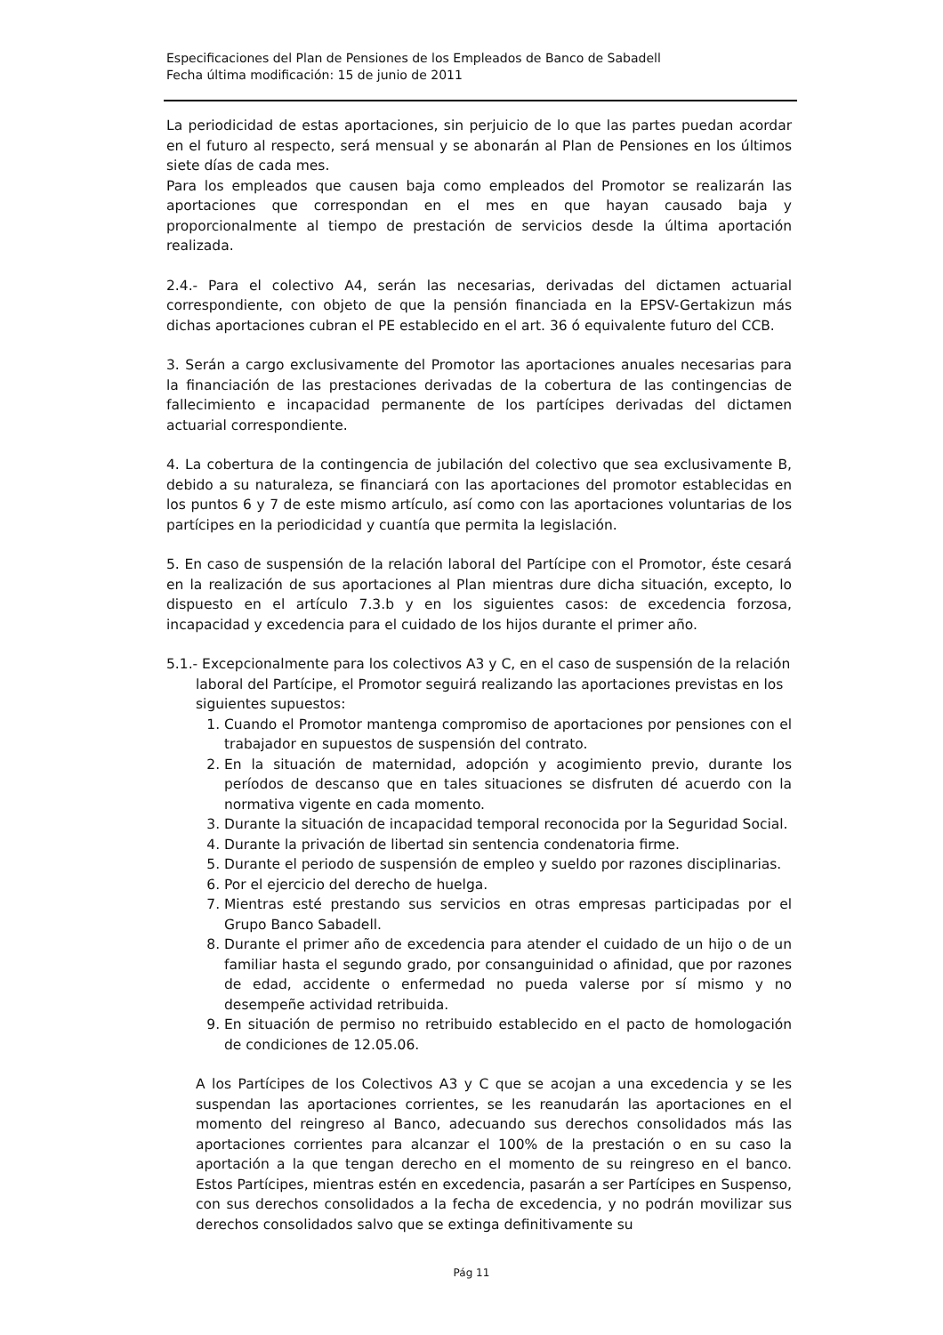Especificaciones del Plan de Pensiones de los Empleados de Banco de Sabadell
Fecha última modificación: 15 de junio de 2011
La periodicidad de estas aportaciones, sin perjuicio de lo que las partes puedan acordar en el futuro al respecto, será mensual y se abonarán al Plan de Pensiones en los últimos siete días de cada mes.
Para los empleados que causen baja como empleados del Promotor se realizarán las aportaciones que correspondan en el mes en que hayan causado baja y proporcionalmente al tiempo de prestación de servicios desde la última aportación realizada.
2.4.- Para el colectivo A4, serán las necesarias, derivadas del dictamen actuarial correspondiente, con objeto de que la pensión financiada en la EPSV-Gertakizun más dichas aportaciones cubran el PE establecido en el art. 36 ó equivalente futuro del CCB.
3. Serán a cargo exclusivamente del Promotor las aportaciones anuales necesarias para la financiación de las prestaciones derivadas de la cobertura de las contingencias de fallecimiento e incapacidad permanente de los partícipes derivadas del dictamen actuarial correspondiente.
4. La cobertura de la contingencia de jubilación del colectivo que sea exclusivamente B, debido a su naturaleza, se financiará con las aportaciones del promotor establecidas en los puntos 6 y 7 de este mismo artículo, así como con las aportaciones voluntarias de los partícipes en la periodicidad y cuantía que permita la legislación.
5. En caso de suspensión de la relación laboral del Partícipe con el Promotor, éste cesará en la realización de sus aportaciones al Plan mientras dure dicha situación, excepto, lo dispuesto en el artículo 7.3.b y en los siguientes casos: de excedencia forzosa, incapacidad y excedencia para el cuidado de los hijos durante el primer año.
5.1.- Excepcionalmente para los colectivos A3 y C, en el caso de suspensión de la relación laboral del Partícipe, el Promotor seguirá realizando las aportaciones previstas en los siguientes supuestos:
1. Cuando el Promotor mantenga compromiso de aportaciones por pensiones con el trabajador en supuestos de suspensión del contrato.
2. En la situación de maternidad, adopción y acogimiento previo, durante los períodos de descanso que en tales situaciones se disfruten dé acuerdo con la normativa vigente en cada momento.
3. Durante la situación de incapacidad temporal reconocida por la Seguridad Social.
4. Durante la privación de libertad sin sentencia condenatoria firme.
5. Durante el periodo de suspensión de empleo y sueldo por razones disciplinarias.
6. Por el ejercicio del derecho de huelga.
7. Mientras esté prestando sus servicios en otras empresas participadas por el Grupo Banco Sabadell.
8. Durante el primer año de excedencia para atender el cuidado de un hijo o de un familiar hasta el segundo grado, por consanguinidad o afinidad, que por razones de edad, accidente o enfermedad no pueda valerse por sí mismo y no desempeñe actividad retribuida.
9. En situación de permiso no retribuido establecido en el pacto de homologación de condiciones de 12.05.06.
A los Partícipes de los Colectivos A3 y C que se acojan a una excedencia y se les suspendan las aportaciones corrientes, se les reanudarán las aportaciones en el momento del reingreso al Banco, adecuando sus derechos consolidados más las aportaciones corrientes para alcanzar el 100% de la prestación o en su caso la aportación a la que tengan derecho en el momento de su reingreso en el banco. Estos Partícipes, mientras estén en excedencia, pasarán a ser Partícipes en Suspenso, con sus derechos consolidados a la fecha de excedencia, y no podrán movilizar sus derechos consolidados salvo que se extinga definitivamente su
Pág 11